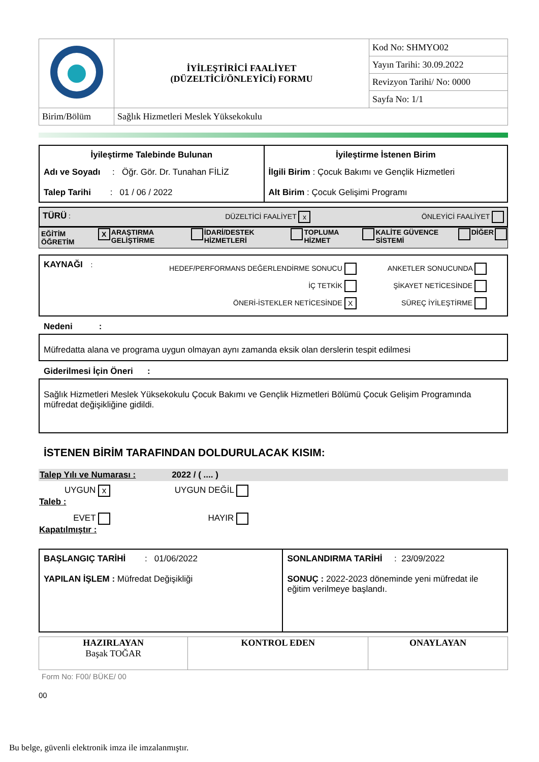| | İYİLEŞTİRİCİ FAALİYET (DÜZELTİCİ/ÖNLEYİCİ) FORMU | Kod No: SHMYO02 |
| | | Yayın Tarihi: 30.09.2022 |
| | | Revizyon Tarihi/ No: 0000 |
| | | Sayfa No: 1/1 |
| Birim/Bölüm | Sağlık Hizmetleri Meslek Yüksekokulu | |
| İyileştirme Talebinde Bulunan Adı ve Soyadı : Öğr. Gör. Dr. Tunahan FİLİZ Talep Tarihi : 01 / 06 / 2022 | İyileştirme İstenen Birim İlgili Birim : Çocuk Bakımı ve Gençlik Hizmetleri Alt Birim : Çocuk Gelişimi Programı |
| TÜRÜ : | DÜZELTİCİ FAALİYET x | ÖNLEYİCİ FAALİYET |
| EĞİTİM ÖĞRETİM | X | ARAŞTIRMA GELİŞTİRME | | İDARİ/DESTEK HİZMETLERİ | | TOPLUMA HİZMET | | KALİTE GÜVENCE SİSTEMİ | | DİĞER | |
| KAYNAĞI : | HEDEF/PERFORMANS DEĞERLENDİRME SONUCU İÇ TETKİK ÖNERİ-İSTEKLER NETİCESİNDE X | ANKETLER SONUCUNDA ŞİKAYET NETİCESİNDE SÜREÇ İYİLEŞTİRME |
Nedeni :
Müfredatta alana ve programa uygun olmayan aynı zamanda eksik olan derslerin tespit edilmesi
Giderilmesi İçin Öneri :
Sağlık Hizmetleri Meslek Yüksekokulu Çocuk Bakımı ve Gençlik Hizmetleri Bölümü Çocuk Gelişim Programında müfredat değişikliğine gidildi.
İSTENEN BİRİM TARAFINDAN DOLDURULACAK KISIM:
Talep Yılı ve Numarası : 2022 / ( .... )
| UYGUN x Taleb : | UYGUN DEĞİL | |
| EVET Kapatılmıştır : | HAYIR | |
| BAŞLANGIÇ TARİHİ : 01/06/2022 YAPILAN İŞLEM : Müfredat Değişikliği | SONLANDIRMA TARİHİ : 23/09/2022 SONUÇ : 2022-2023 döneminde yeni müfredat ile eğitim verilmeye başlandı. |
| HAZIRLAYAN Başak TOĞAR | KONTROL EDEN | ONAYLAYAN |
Form No: F00/ BÜKE/ 00
00
Bu belge, güvenli elektronik imza ile imzalanmıştır.